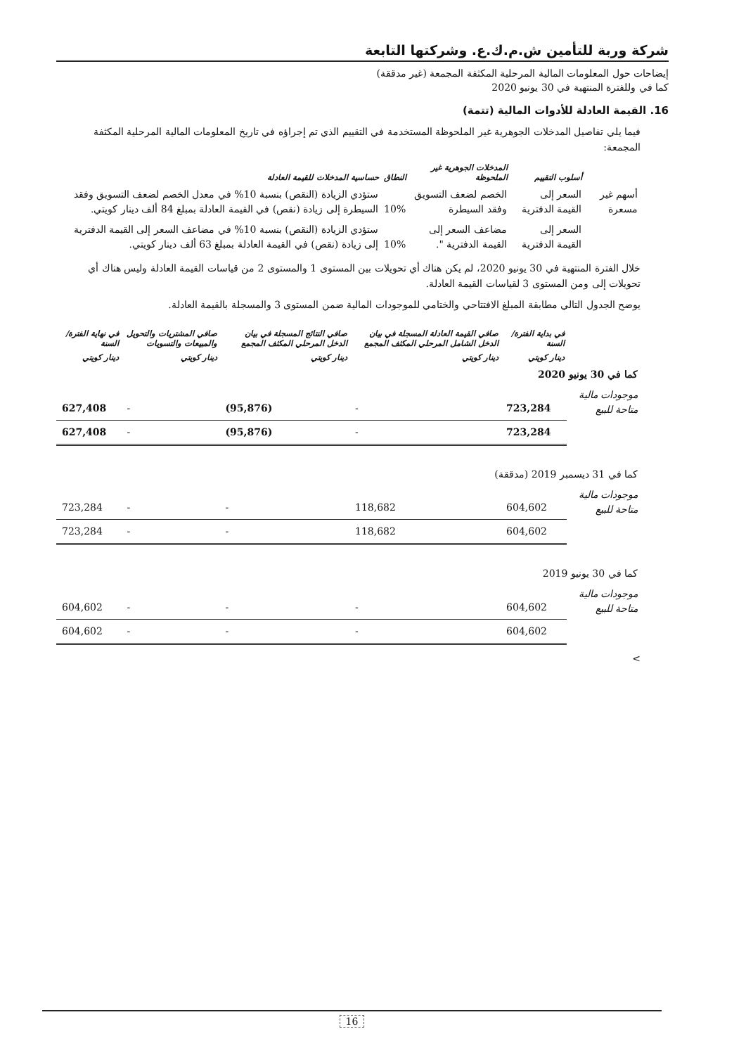شركة وربة للتأمين ش.م.ك.ع. وشركتها التابعة
إيضاحات حول المعلومات المالية المرحلية المكثفة المجمعة (غير مدققة)
كما في وللفترة المنتهية في 30 يونيو 2020
16. القيمة العادلة للأدوات المالية (تتمة)
فيما يلي تفاصيل المدخلات الجوهرية غير الملحوظة المستخدمة في التقييم الذي تم إجراؤه في تاريخ المعلومات المالية المرحلية المكثفة المجمعة:
| | أسلوب التقييم | المدخلات الجوهرية غير الملحوظة | النطاق | حساسية المدخلات للقيمة العادلة |
| --- | --- | --- | --- | --- |
| أسهم غير مسعرة | السعر إلى القيمة الدفترية | الخصم لضعف التسويق وفقد السيطرة | 10% | ستؤدي الزيادة (النقص) بنسبة 10% في معدل الخصم لضعف التسويق وفقد السيطرة إلى زيادة (نقص) في القيمة العادلة بمبلغ 84 ألف دينار كويتي. |
| | السعر إلى القيمة الدفترية | مضاعف السعر إلى القيمة الدفترية ". | 10% | ستؤدي الزيادة (النقص) بنسبة 10% في مضاعف السعر إلى القيمة الدفترية إلى زيادة (نقص) في القيمة العادلة بمبلغ 63 ألف دينار كويتي. |
خلال الفترة المنتهية في 30 يونيو 2020، لم يكن هناك أي تحويلات بين المستوى 1 والمستوى 2 من قياسات القيمة العادلة وليس هناك أي تحويلات إلى ومن المستوى 3 لقياسات القيمة العادلة.
يوضح الجدول التالي مطابقة المبلغ الافتتاحي والختامي للموجودات المالية ضمن المستوى 3 والمسجلة بالقيمة العادلة.
| | في بداية الفترة/ السنة | صافي القيمة العادلة المسجلة في بيان الدخل الشامل المرحلي المكثف المجمع | صافي النتائج المسجلة في بيان الدخل المرحلي المكثف المجمع | صافي المشتريات والتحويل والمبيعات والتسويات | في نهاية الفترة/السنة |
| --- | --- | --- | --- | --- | --- |
| | دينار كويتي | دينار كويتي | دينار كويتي | دينار كويتي | دينار كويتي |
| كما في 30 يونيو 2020 | | | | | |
| موجودات مالية متاحة للبيع | 723,284 | - | (95,876) | - | 627,408 |
| | 723,284 | - | (95,876) | - | 627,408 |
| كما في 31 ديسمبر 2019 (مدققة) | | | | | |
| موجودات مالية متاحة للبيع | 604,602 | 118,682 | - | - | 723,284 |
| | 604,602 | 118,682 | - | - | 723,284 |
| كما في 30 يونيو 2019 | | | | | |
| موجودات مالية متاحة للبيع | 604,602 | - | - | - | 604,602 |
| | 604,602 | - | - | - | 604,602 |
>
16